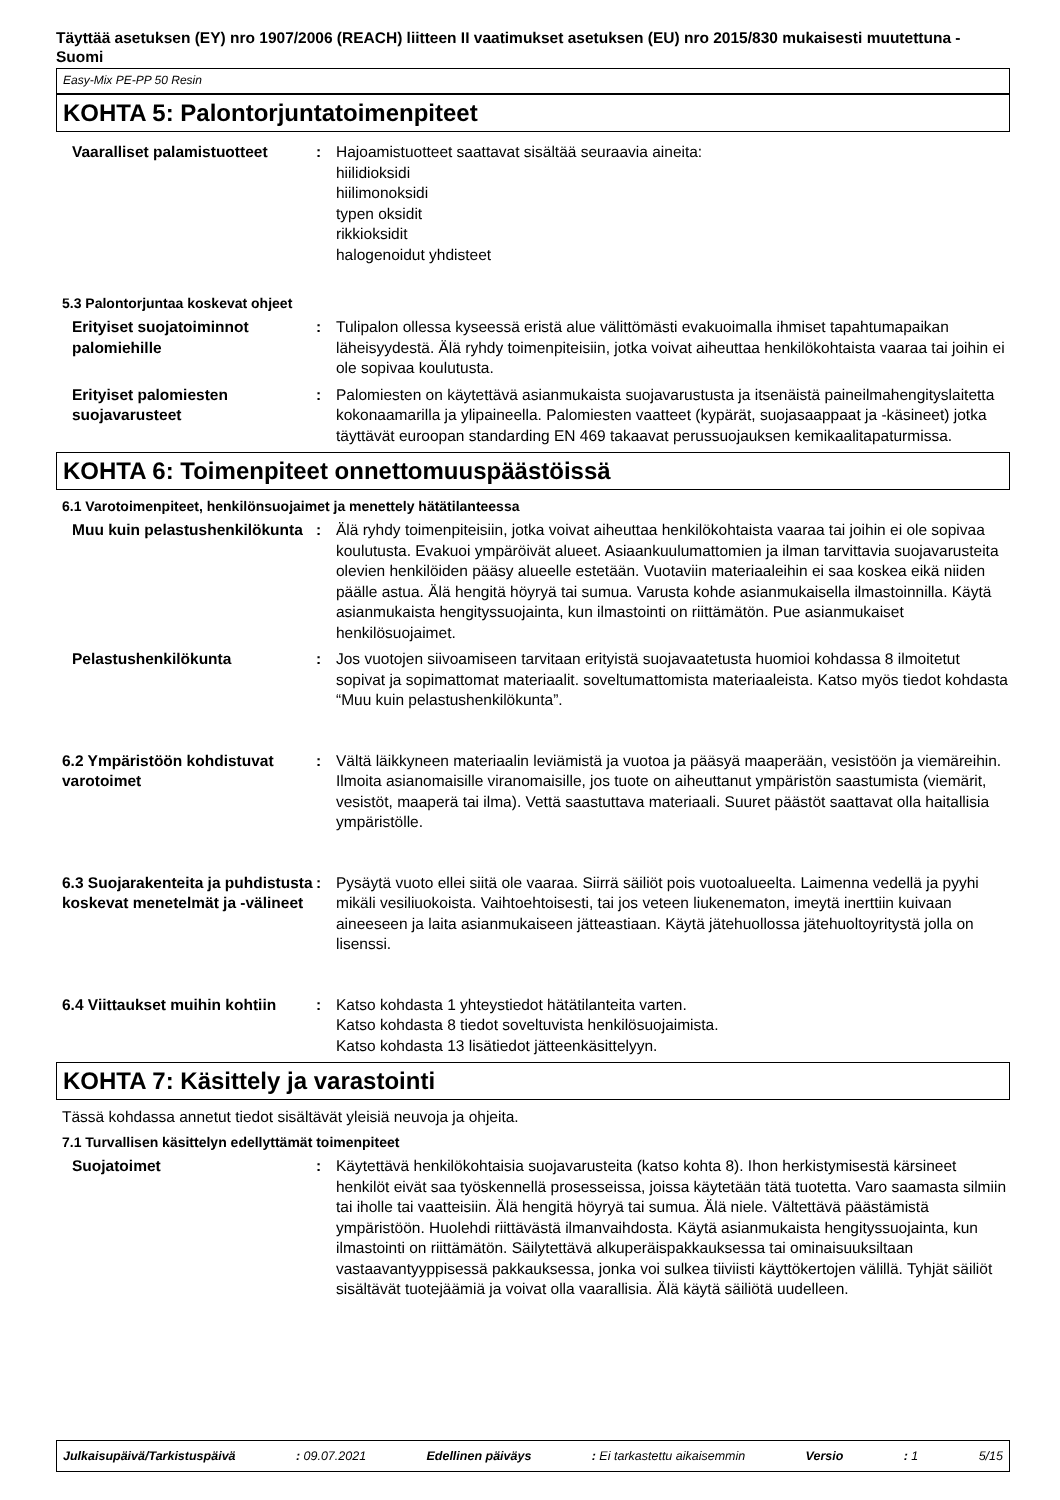Täyttää asetuksen (EY) nro 1907/2006 (REACH) liitteen II vaatimukset asetuksen (EU) nro 2015/830 mukaisesti muutettuna - Suomi
Easy-Mix PE-PP 50 Resin
KOHTA 5: Palontorjuntatoimenpiteet
Vaaralliset palamistuotteet : Hajoamistuotteet saattavat sisältää seuraavia aineita:
hiilidioksidi
hiilimonoksidi
typen oksidit
rikkioksidit
halogenoidut yhdisteet
5.3 Palontorjuntaa koskevat ohjeet
Erityiset suojatoiminnot palomiehille
: Tulipalon ollessa kyseessä eristä alue välittömästi evakuoimalla ihmiset tapahtumapaikan läheisyydestä. Älä ryhdy toimenpiteisiin, jotka voivat aiheuttaa henkilökohtaista vaaraa tai joihin ei ole sopivaa koulutusta.
Erityiset palomiesten suojavarusteet
: Palomiesten on käytettävä asianmukaista suojavarustusta ja itsenäistä paineilmahengityslaitetta kokonaamarilla ja ylipaineella. Palomiesten vaatteet (kypärät, suojasaappaat ja -käsineet) jotka täyttävät euroopan standarding EN 469 takaavat perussuojauksen kemikaalitapaturmissa.
KOHTA 6: Toimenpiteet onnettomuuspäästöissä
6.1 Varotoimenpiteet, henkilönsuojaimet ja menettely hätätilanteessa
Muu kuin pelastushenkilökunta
: Älä ryhdy toimenpiteisiin, jotka voivat aiheuttaa henkilökohtaista vaaraa tai joihin ei ole sopivaa koulutusta. Evakuoi ympäröivät alueet. Asiaankuulumattomien ja ilman tarvittavia suojavarusteita olevien henkilöiden pääsy alueelle estetään. Vuotaviin materiaaleihin ei saa koskea eikä niiden päälle astua. Älä hengitä höyryä tai sumua. Varusta kohde asianmukaisella ilmastoinnilla. Käytä asianmukaista hengityssuojainta, kun ilmastointi on riittämätön. Pue asianmukaiset henkilösuojaimet.
Pelastushenkilökunta : Jos vuotojen siivoamiseen tarvitaan erityistä suojavaatetusta huomioi kohdassa 8 ilmoitetut sopivat ja sopimattomat materiaalit. soveltumattomista materiaaleista. Katso myös tiedot kohdasta “Muu kuin pelastushenkilökunta”.
6.2 Ympäristöön kohdistuvat varotoimet
: Vältä läikkyneen materiaalin leviämistä ja vuotoa ja pääsyä maaperään, vesistöön ja viemäreihin. Ilmoita asianomaisille viranomaisille, jos tuote on aiheuttanut ympäristön saastumista (viemärit, vesistöt, maaperä tai ilma). Vettä saastuttava materiaali. Suuret päästöt saattavat olla haitallisia ympäristölle.
6.3 Suojarakenteita ja puhdistusta koskevat menetelmät ja -välineet
: Pysäytä vuoto ellei siitä ole vaaraa. Siirrä säiliöt pois vuotoalueelta. Laimenna vedellä ja pyyhi mikäli vesiliuokoista. Vaihtoehtoisesti, tai jos veteen liukenematon, imeytä inerttiin kuivaan aineeseen ja laita asianmukaiseen jätteastiaan. Käytä jätehuollossa jätehuoltoyritystä jolla on lisenssi.
6.4 Viittaukset muihin kohtiin
: Katso kohdasta 1 yhteystiedot hätätilanteita varten.
Katso kohdasta 8 tiedot soveltuvista henkilösuojaimista.
Katso kohdasta 13 lisätiedot jätteenkäsittelyyn.
KOHTA 7: Käsittely ja varastointi
Tässä kohdassa annetut tiedot sisältävät yleisiä neuvoja ja ohjeita.
7.1 Turvallisen käsittelyn edellyttämät toimenpiteet
Suojatoimet : Käytettävä henkilökohtaisia suojavarusteita (katso kohta 8). Ihon herkistymisestä kärsineet henkilöt eivät saa työskennellä prosesseissa, joissa käytetään tätä tuotetta. Varo saamasta silmiin tai iholle tai vaatteisiin. Älä hengitä höyryä tai sumua. Älä niele. Vältettävä päästämistä ympäristöön. Huolehdi riittävästä ilmanvaihdosta. Käytä asianmukaista hengityssuojainta, kun ilmastointi on riittämätön. Säilytettävä alkuperäispakkauksessa tai ominaisuuksiltaan vastaavantyyppisessä pakkauksessa, jonka voi sulkea tiiviisti käyttökertojen välillä. Tyhjät säiliöt sisältävät tuotejäämiä ja voivat olla vaarallisia. Älä käytä säiliötä uudelleen.
Julkaisupäivä/Tarkistuspäivä: 09.07.2021 Edellinen päiväys: Ei tarkastettu aikaisemmin Versio: 1 5/15